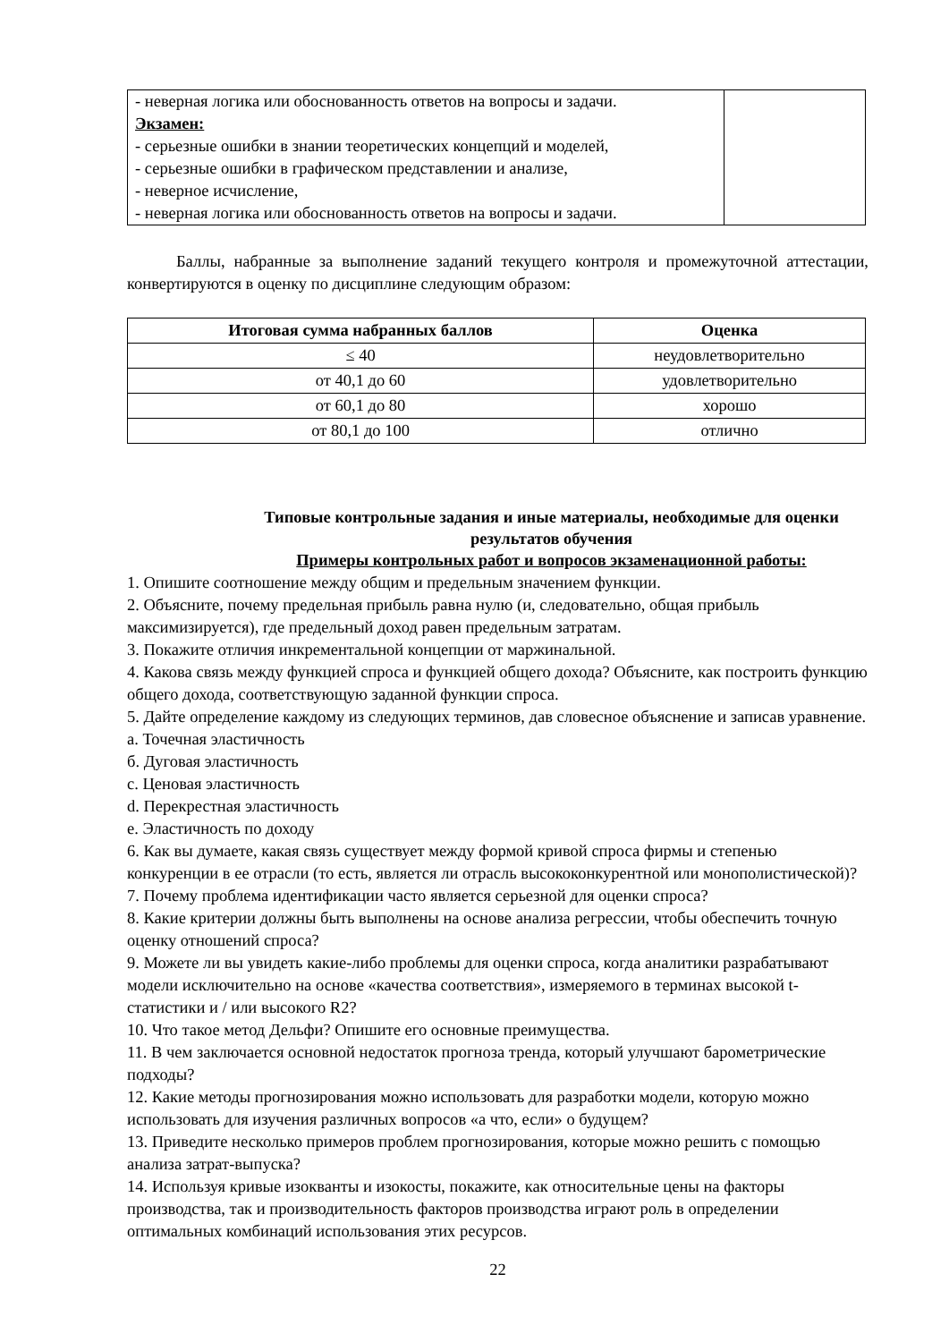| - неверная логика или обоснованность ответов на вопросы и задачи. Экзамен: - серьезные ошибки в знании теоретических концепций и моделей, - серьезные ошибки в графическом представлении и анализе, - неверное исчисление, - неверная логика или обоснованность ответов на вопросы и задачи. | |
Баллы, набранные за выполнение заданий текущего контроля и промежуточной аттестации, конвертируются в оценку по дисциплине следующим образом:
| Итоговая сумма набранных баллов | Оценка |
| --- | --- |
| ≤ 40 | неудовлетворительно |
| от 40,1 до 60 | удовлетворительно |
| от 60,1 до 80 | хорошо |
| от 80,1 до 100 | отлично |
Типовые контрольные задания и иные материалы, необходимые для оценки результатов обучения
Примеры контрольных работ и вопросов экзаменационной работы:
1. Опишите соотношение между общим и предельным значением функции.
2. Объясните, почему предельная прибыль равна нулю (и, следовательно, общая прибыль максимизируется), где предельный доход равен предельным затратам.
3. Покажите отличия инкрементальной концепции от маржинальной.
4. Какова связь между функцией спроса и функцией общего дохода? Объясните, как построить функцию общего дохода, соответствующую заданной функции спроса.
5. Дайте определение каждому из следующих терминов, дав словесное объяснение и записав уравнение.
a. Точечная эластичность
б. Дуговая эластичность
c. Ценовая эластичность
d. Перекрестная эластичность
e. Эластичность по доходу
6. Как вы думаете, какая связь существует между формой кривой спроса фирмы и степенью конкуренции в ее отрасли (то есть, является ли отрасль высококонкурентной или монополистической)?
7. Почему проблема идентификации часто является серьезной для оценки спроса?
8. Какие критерии должны быть выполнены на основе анализа регрессии, чтобы обеспечить точную оценку отношений спроса?
9. Можете ли вы увидеть какие-либо проблемы для оценки спроса, когда аналитики разрабатывают модели исключительно на основе «качества соответствия», измеряемого в терминах высокой t-статистики и / или высокого R2?
10. Что такое метод Дельфи? Опишите его основные преимущества.
11. В чем заключается основной недостаток прогноза тренда, который улучшают барометрические подходы?
12. Какие методы прогнозирования можно использовать для разработки модели, которую можно использовать для изучения различных вопросов «а что, если» о будущем?
13. Приведите несколько примеров проблем прогнозирования, которые можно решить с помощью анализа затрат-выпуска?
14. Используя кривые изокванты и изокосты, покажите, как относительные цены на факторы производства, так и производительность факторов производства играют роль в определении оптимальных комбинаций использования этих ресурсов.
22